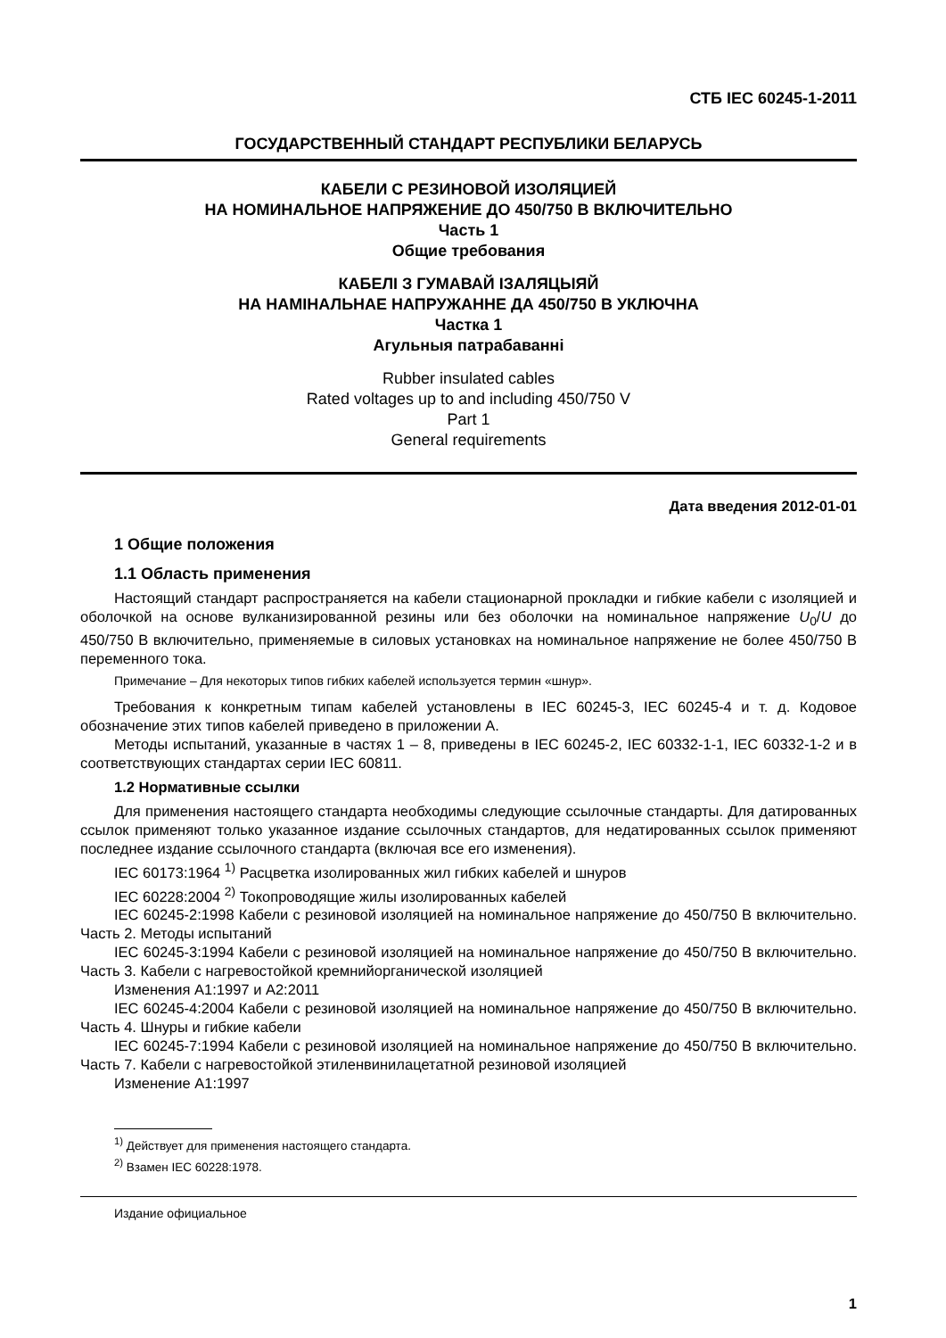СТБ IEC 60245-1-2011
ГОСУДАРСТВЕННЫЙ СТАНДАРТ РЕСПУБЛИКИ БЕЛАРУСЬ
КАБЕЛИ С РЕЗИНОВОЙ ИЗОЛЯЦИЕЙ
НА НОМИНАЛЬНОЕ НАПРЯЖЕНИЕ ДО 450/750 В ВКЛЮЧИТЕЛЬНО
Часть 1
Общие требования
КАБЕЛІ З ГУМАВАЙ ІЗАЛЯЦЫЯЙ
НА НАМІНАЛЬНАЕ НАПРУЖАННЕ ДА 450/750 В УКЛЮЧНА
Частка 1
Агульныя патрабаванні
Rubber insulated cables
Rated voltages up to and including 450/750 V
Part 1
General requirements
Дата введения 2012-01-01
1 Общие положения
1.1 Область применения
Настоящий стандарт распространяется на кабели стационарной прокладки и гибкие кабели с изоляцией и оболочкой на основе вулканизированной резины или без оболочки на номинальное напряжение U<sub>0</sub>/U до 450/750 В включительно, применяемые в силовых установках на номинальное напряжение не более 450/750 В переменного тока.
Примечание – Для некоторых типов гибких кабелей используется термин «шнур».
Требования к конкретным типам кабелей установлены в IEC 60245-3, IEC 60245-4 и т. д. Кодовое обозначение этих типов кабелей приведено в приложении А.
Методы испытаний, указанные в частях 1 – 8, приведены в IEC 60245-2, IEC 60332-1-1, IEC 60332-1-2 и в соответствующих стандартах серии IEC 60811.
1.2 Нормативные ссылки
Для применения настоящего стандарта необходимы следующие ссылочные стандарты. Для датированных ссылок применяют только указанное издание ссылочных стандартов, для недатированных ссылок применяют последнее издание ссылочного стандарта (включая все его изменения).
IEC 60173:1964 <sup>1)</sup> Расцветка изолированных жил гибких кабелей и шнуров
IEC 60228:2004 <sup>2)</sup> Токопроводящие жилы изолированных кабелей
IEC 60245-2:1998 Кабели с резиновой изоляцией на номинальное напряжение до 450/750 В включительно. Часть 2. Методы испытаний
IEC 60245-3:1994 Кабели с резиновой изоляцией на номинальное напряжение до 450/750 В включительно. Часть 3. Кабели с нагревостойкой кремнийорганической изоляцией
Изменения А1:1997 и А2:2011
IEC 60245-4:2004 Кабели с резиновой изоляцией на номинальное напряжение до 450/750 В включительно. Часть 4. Шнуры и гибкие кабели
IEC 60245-7:1994 Кабели с резиновой изоляцией на номинальное напряжение до 450/750 В включительно. Часть 7. Кабели с нагревостойкой этиленвинилацетатной резиновой изоляцией
Изменение А1:1997
<sup>1)</sup> Действует для применения настоящего стандарта.
<sup>2)</sup> Взамен IEC 60228:1978.
Издание официальное
1